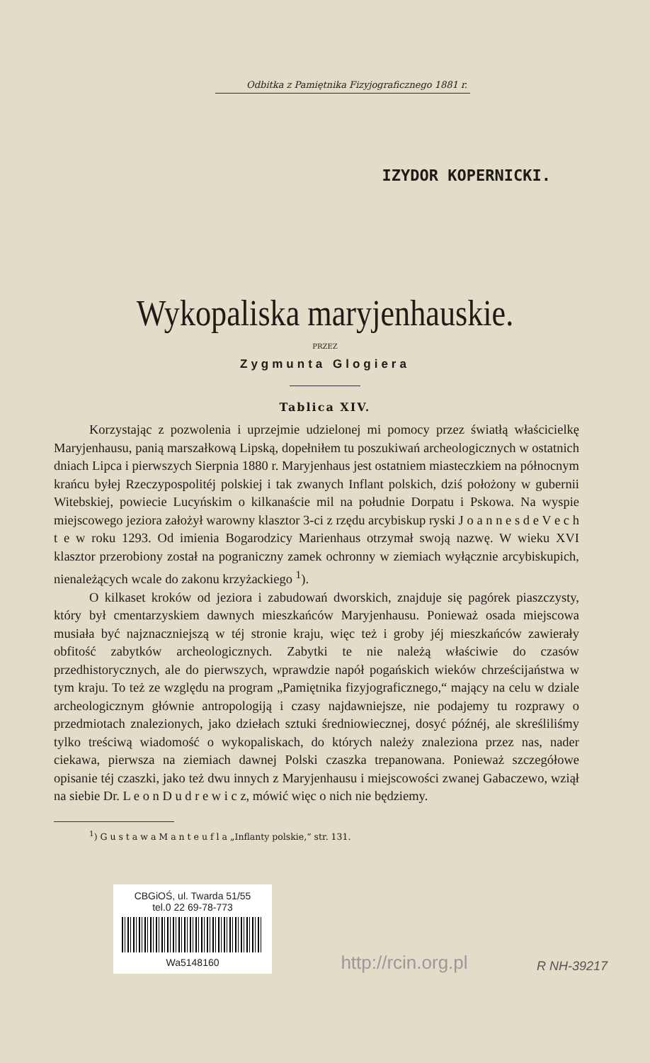Odbitka z Pamiętnika Fizyjograficznego 1881 r.
IZYDOR KOPERNICKI.
Wykopaliska maryjenhauskie.
PRZEZ
Zygmunta Glogiera
Tablica XIV.
Korzystając z pozwolenia i uprzejmie udzielonej mi pomocy przez światłą właścicielkę Maryjenhausu, panią marszałkową Lipską, dopełniłem tu poszukiwań archeologicznych w ostatnich dniach Lipca i pierwszych Sierpnia 1880 r. Maryjenhaus jest ostatniem miasteczkiem na północnym krańcu byłej Rzeczypospolitéj polskiej i tak zwanych Inflant polskich, dziś położony w gubernii Witebskiej, powiecie Lucyńskim o kilkanaście mil na południe Dorpatu i Pskowa. Na wyspie miejscowego jeziora założył warowny klasztor 3-ci z rzędu arcybiskup ryski J o a n n e s d e V e c h t e w roku 1293. Od imienia Bogarodzicy Marienhaus otrzymał swoją nazwę. W wieku XVI klasztor przerobiony został na pograniczny zamek ochronny w ziemiach wyłącznie arcybiskupich, nienależących wcale do zakonu krzyżackiego <sup>1</sup>).
O kilkaset kroków od jeziora i zabudowań dworskich, znajduje się pagórek piaszczysty, który był cmentarzyskiem dawnych mieszkańców Maryjenhausu. Ponieważ osada miejscowa musiała być najznaczniejszą w téj stronie kraju, więc też i groby jéj mieszkańców zawierały obfitość zabytków archeologicznych. Zabytki te nie należą właściwie do czasów przedhistorycznych, ale do pierwszych, wprawdzie napół pogańskich wieków chrześcijaństwa w tym kraju. To też ze względu na program „Pamiętnika fizyjograficznego,“ mający na celu w dziale archeologicznym głównie antropologiją i czasy najdawniejsze, nie podajemy tu rozprawy o przedmiotach znalezionych, jako dziełach sztuki średniowiecznej, dosyć późnéj, ale skreśliliśmy tylko treściwą wiadomość o wykopaliskach, do których należy znaleziona przez nas, nader ciekawa, pierwsza na ziemiach dawnej Polski czaszka trepanowana. Ponieważ szczegółowe opisanie téj czaszki, jako też dwu innych z Maryjenhausu i miejscowości zwanej Gabaczewo, wziął na siebie Dr. L e o n D u d r e w i c z, mówić więc o nich nie będziemy.
<sup>1</sup>) G u s t a w a M a n t e u f l a „Inflanty polskie,“ str. 131.
CBGiOŚ, ul. Twarda 51/55
tel.0 22 69-78-773
Wa5148160
http://rcin.org.pl
R NH-39217